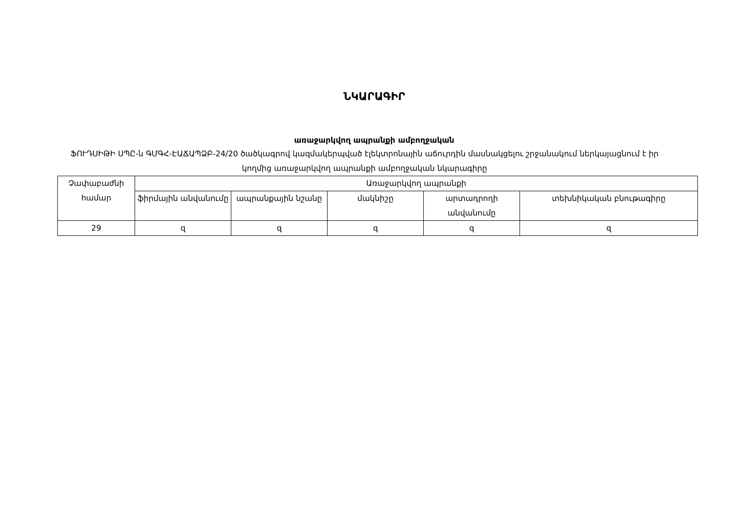ՆԿԱՐԱԳԻՐ
առաջարկվող ապրանքի ամբողջական
ՖՈՒԴՍԻԹԻ ՍՊԸ-ն ԳՄԳՀ-ԷԱՃԱՊՁԲ-24/20 ծածկագրով կազմակերպված էլեկտրոնային աճուրդին մասնակցելու շրջանակում ներկայացնում է իր կողմից առաջարկվող ապրանքի ամբողջական նկարագիրը
| Չափաբաժնի համար | Առաջարկվող ապրանքի | | | | |
| --- | --- | --- | --- | --- | --- |
| | ֆիրմային անվանումը | ապրանքային նշանը | մակնիշը | արտադրողի անվանումը | տեխնիկական բնութագիրը |
| 29 | զ | զ | զ | զ | զ |